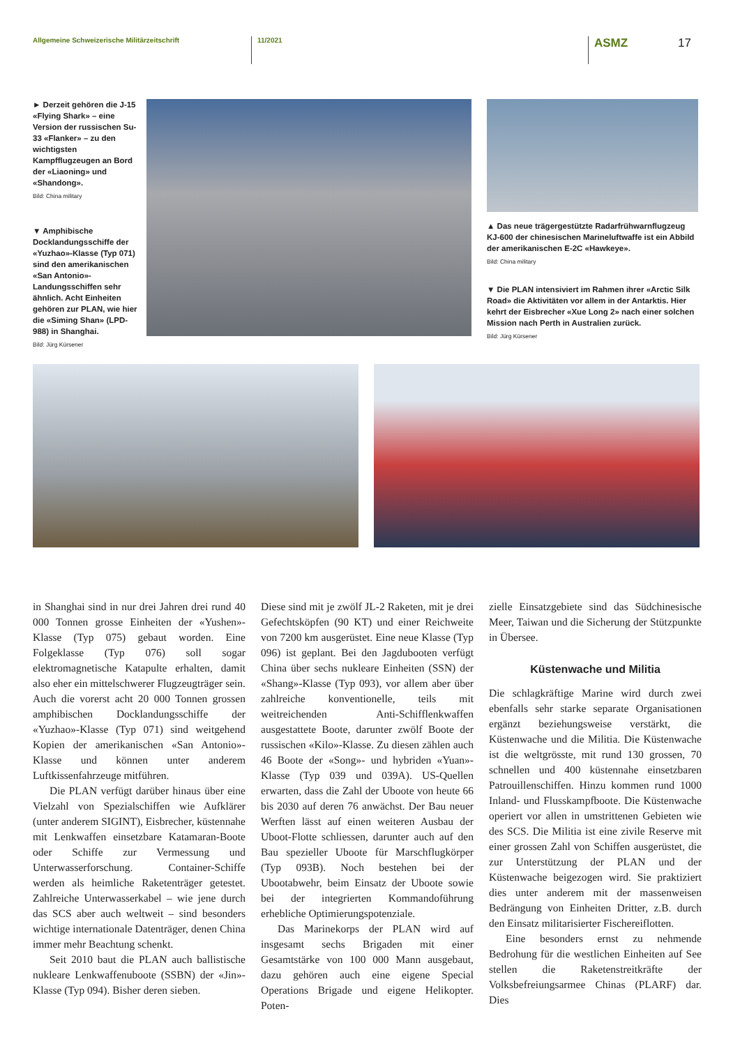Allgemeine Schweizerische Militärzeitschrift 11/2021
ASMZ 17
► Derzeit gehören die J-15 «Flying Shark» – eine Version der russischen Su-33 «Flanker» – zu den wichtigsten Kampfflugzeugen an Bord der «Liaoning» und «Shandong».
Bild: China military
▼ Amphibische Docklandungsschiffe der «Yuzhao»-Klasse (Typ 071) sind den amerikanischen «San Antonio»-Landungsschiffen sehr ähnlich. Acht Einheiten gehören zur PLAN, wie hier die «Siming Shan» (LPD-988) in Shanghai.
Bild: Jürg Kürsener
▲ Das neue trägergestützte Radarfrühwarnflugzeug KJ-600 der chinesischen Marineluftwaffe ist ein Abbild der amerikanischen E-2C «Hawkeye».
Bild: China military
▼ Die PLAN intensiviert im Rahmen ihrer «Arctic Silk Road» die Aktivitäten vor allem in der Antarktis. Hier kehrt der Eisbrecher «Xue Long 2» nach einer solchen Mission nach Perth in Australien zurück.
Bild: Jürg Kürsener
in Shanghai sind in nur drei Jahren drei rund 40 000 Tonnen grosse Einheiten der «Yushen»-Klasse (Typ 075) gebaut worden. Eine Folgeklasse (Typ 076) soll sogar elektromagnetische Katapulte erhalten, damit also eher ein mittelschwerer Flugzeugträger sein. Auch die vorerst acht 20 000 Tonnen grossen amphibischen Docklandungsschiffe der «Yuzhao»-Klasse (Typ 071) sind weitgehend Kopien der amerikanischen «San Antonio»-Klasse und können unter anderem Luftkissenfahrzeuge mitführen.
Die PLAN verfügt darüber hinaus über eine Vielzahl von Spezialschiffen wie Aufklärer (unter anderem SIGINT), Eisbrecher, küstennahe mit Lenkwaffen einsetzbare Katamaran-Boote oder Schiffe zur Vermessung und Unterwasserforschung. Container-Schiffe werden als heimliche Raketenträger getestet. Zahlreiche Unterwasserkabel – wie jene durch das SCS aber auch weltweit – sind besonders wichtige internationale Datenträger, denen China immer mehr Beachtung schenkt.
Seit 2010 baut die PLAN auch ballistische nukleare Lenkwaffenuboote (SSBN) der «Jin»-Klasse (Typ 094). Bisher deren sieben.
Diese sind mit je zwölf JL-2 Raketen, mit je drei Gefechtsköpfen (90 KT) und einer Reichweite von 7200 km ausgerüstet. Eine neue Klasse (Typ 096) ist geplant. Bei den Jagdubooten verfügt China über sechs nukleare Einheiten (SSN) der «Shang»-Klasse (Typ 093), vor allem aber über zahlreiche konventionelle, teils mit weitreichenden Anti-Schifflenkwaffen ausgestattete Boote, darunter zwölf Boote der russischen «Kilo»-Klasse. Zu diesen zählen auch 46 Boote der «Song»- und hybriden «Yuan»-Klasse (Typ 039 und 039A). US-Quellen erwarten, dass die Zahl der Uboote von heute 66 bis 2030 auf deren 76 anwächst. Der Bau neuer Werften lässt auf einen weiteren Ausbau der Uboot-Flotte schliessen, darunter auch auf den Bau spezieller Uboote für Marschflugkörper (Typ 093B). Noch bestehen bei der Ubootabwehr, beim Einsatz der Uboote sowie bei der integrierten Kommandoführung erhebliche Optimierungspotenziale.
Das Marinekorps der PLAN wird auf insgesamt sechs Brigaden mit einer Gesamtstärke von 100 000 Mann ausgebaut, dazu gehören auch eine eigene Special Operations Brigade und eigene Helikopter. Poten-
zielle Einsatzgebiete sind das Südchinesische Meer, Taiwan und die Sicherung der Stützpunkte in Übersee.
Küstenwache und Militia
Die schlagkräftige Marine wird durch zwei ebenfalls sehr starke separate Organisationen ergänzt beziehungsweise verstärkt, die Küstenwache und die Militia. Die Küstenwache ist die weltgrösste, mit rund 130 grossen, 70 schnellen und 400 küstennahe einsetzbaren Patrouillenschiffen. Hinzu kommen rund 1000 Inland- und Flusskampfboote. Die Küstenwache operiert vor allen in umstrittenen Gebieten wie des SCS. Die Militia ist eine zivile Reserve mit einer grossen Zahl von Schiffen ausgerüstet, die zur Unterstützung der PLAN und der Küstenwache beigezogen wird. Sie praktiziert dies unter anderem mit der massenweisen Bedrängung von Einheiten Dritter, z.B. durch den Einsatz militarisierter Fischereiflotten.
Eine besonders ernst zu nehmende Bedrohung für die westlichen Einheiten auf See stellen die Raketenstreitkräfte der Volksbefreiungsarmee Chinas (PLARF) dar. Dies